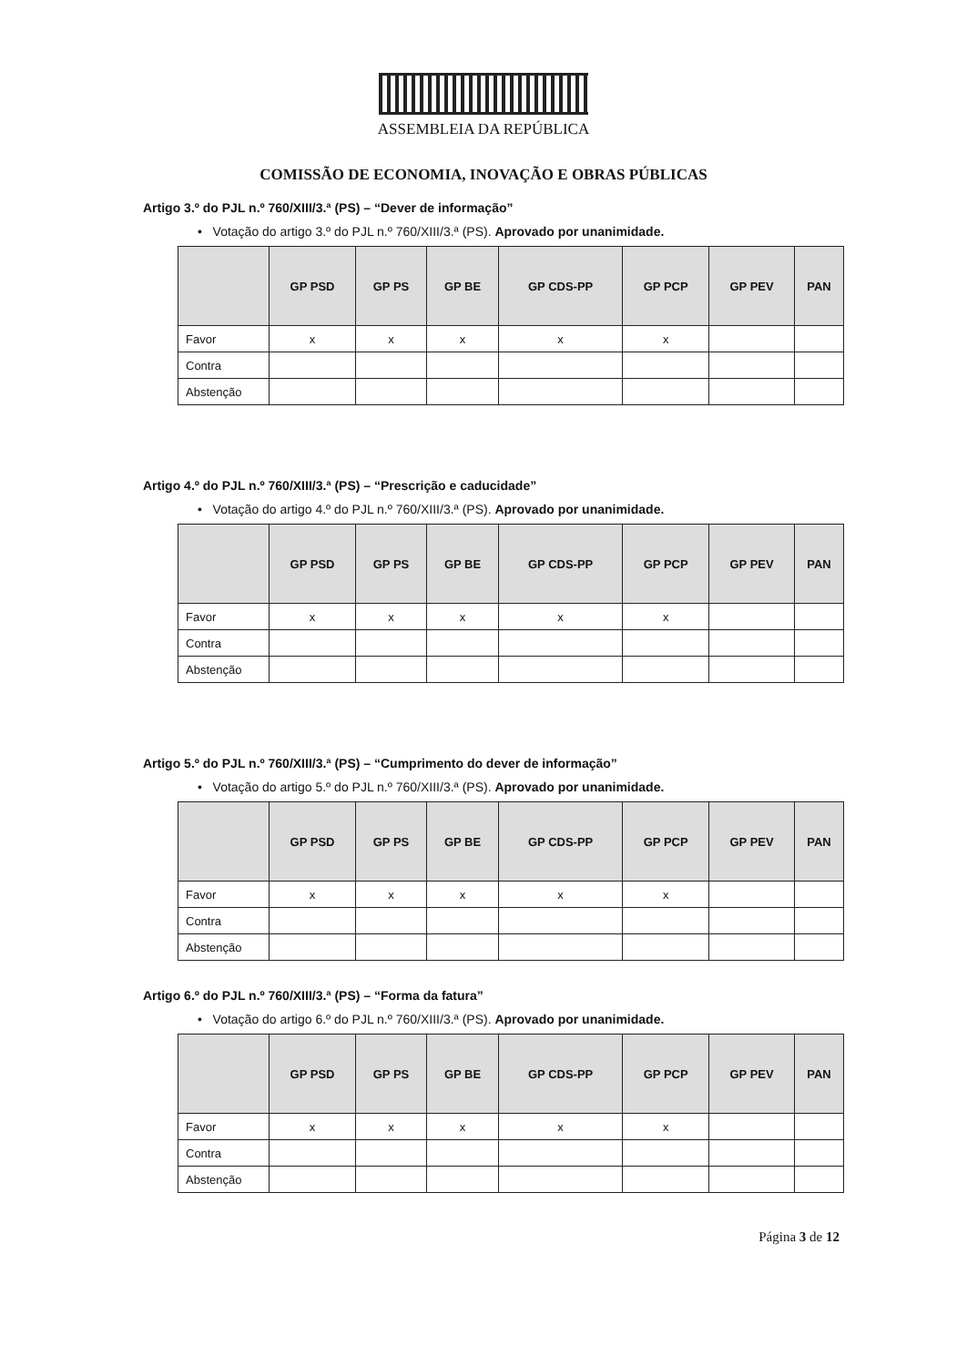ASSEMBLEIA DA REPÚBLICA
COMISSÃO DE ECONOMIA, INOVAÇÃO E OBRAS PÚBLICAS
Artigo 3.º do PJL n.º 760/XIII/3.ª (PS) – “Dever de informação”
• Votação do artigo 3.º do PJL n.º 760/XIII/3.ª (PS). Aprovado por unanimidade.
| | GP PSD | GP PS | GP BE | GP CDS-PP | GP PCP | GP PEV | PAN |
| --- | --- | --- | --- | --- | --- | --- | --- |
| Favor | x | x | x | x | x | | |
| Contra | | | | | | | |
| Abstenção | | | | | | | |
Artigo 4.º do PJL n.º 760/XIII/3.ª (PS) – “Prescrição e caducidade”
• Votação do artigo 4.º do PJL n.º 760/XIII/3.ª (PS). Aprovado por unanimidade.
| | GP PSD | GP PS | GP BE | GP CDS-PP | GP PCP | GP PEV | PAN |
| --- | --- | --- | --- | --- | --- | --- | --- |
| Favor | x | x | x | x | x | | |
| Contra | | | | | | | |
| Abstenção | | | | | | | |
Artigo 5.º do PJL n.º 760/XIII/3.ª (PS) – “Cumprimento do dever de informação”
• Votação do artigo 5.º do PJL n.º 760/XIII/3.ª (PS). Aprovado por unanimidade.
| | GP PSD | GP PS | GP BE | GP CDS-PP | GP PCP | GP PEV | PAN |
| --- | --- | --- | --- | --- | --- | --- | --- |
| Favor | x | x | x | x | x | | |
| Contra | | | | | | | |
| Abstenção | | | | | | | |
Artigo 6.º do PJL n.º 760/XIII/3.ª (PS) – “Forma da fatura”
• Votação do artigo 6.º do PJL n.º 760/XIII/3.ª (PS). Aprovado por unanimidade.
| | GP PSD | GP PS | GP BE | GP CDS-PP | GP PCP | GP PEV | PAN |
| --- | --- | --- | --- | --- | --- | --- | --- |
| Favor | x | x | x | x | x | | |
| Contra | | | | | | | |
| Abstenção | | | | | | | |
Página 3 de 12